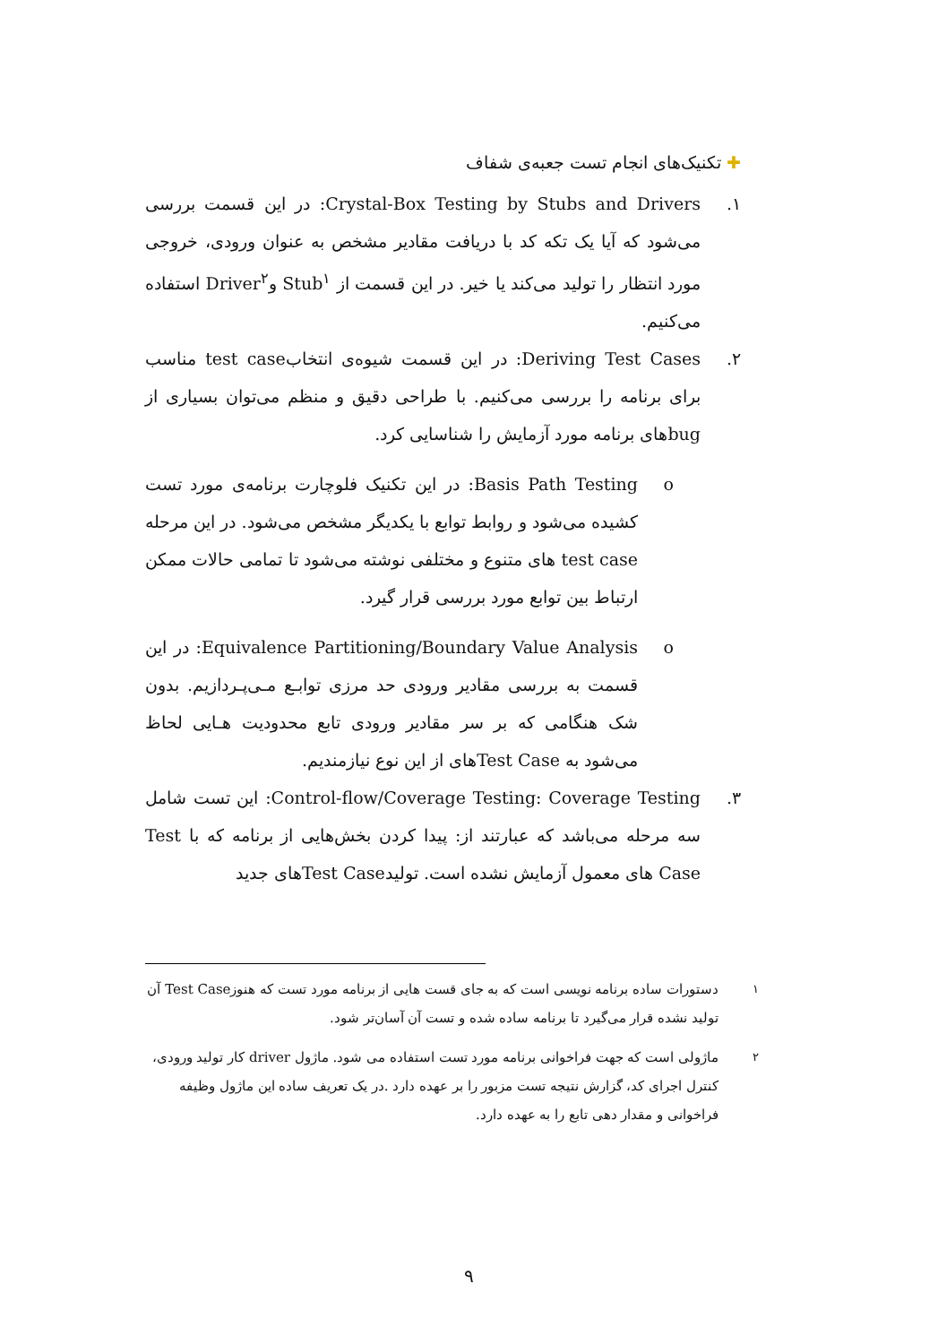✚ تکنیک‌های انجام تست جعبه‌ی شفاف
۱. Crystal-Box Testing by Stubs and Drivers: در این قسمت بررسی می‌شود که آیا یک تکه کد با دریافت مقادیر مشخص به عنوان ورودی، خروجی مورد انتظار را تولید می‌کند یا خیر. در این قسمت از Stub<sup>۱</sup> وDriver<sup>۲</sup> استفاده می‌کنیم.
۲. Deriving Test Cases: در این قسمت شیوه‌ی انتخابtest case مناسب برای برنامه را بررسی می‌کنیم. با طراحی دقیق و منظم می‌توان بسیاری از bugهای برنامه مورد آزمایش را شناسایی کرد.
o Basis Path Testing: در این تکنیک فلوچارت برنامه‌ی مورد تست کشیده می‌شود و روابط توابع با یکدیگر مشخص می‌شود. در این مرحله test case های متنوع و مختلفی نوشته می‌شود تا تمامی حالات ممکن ارتباط بین توابع مورد بررسی قرار گیرد.
o Equivalence Partitioning/Boundary Value Analysis: در این قسمت به بررسی مقادیر ورودی حد مرزی توابـع مـی‌پـردازیم. بدون شک هنگامی که بر سر مقادیر ورودی تابع محدودیت هـایی لحاظ می‌شود به Test Caseهای از این نوع نیازمندیم.
۳. Control-flow/Coverage Testing: Coverage Testing: این تست شامل سه مرحله می‌باشد که عبارتند از: پیدا کردن بخش‌هایی از برنامه که با Test Case های معمول آزمایش نشده است. تولیدTest Caseهای جدید
<sup>۱</sup> دستورات ساده برنامه نویسی است که به جای قست هایی از برنامه مورد تست که هنوزTest Case آن تولید نشده قرار می‌گیرد تا برنامه ساده شده و تست آن آسان‌تر شود.
<sup>۲</sup> ماژولی است که جهت فراخوانی برنامه مورد تست استفاده می شود. ماژول driver کار تولید ورودی، کنترل اجرای کد، گزارش نتیجه تست مزبور را بر عهده دارد .در یک تعریف ساده این ماژول وظیفه فراخوانی و مقدار دهی تابع را به عهده دارد.
۹